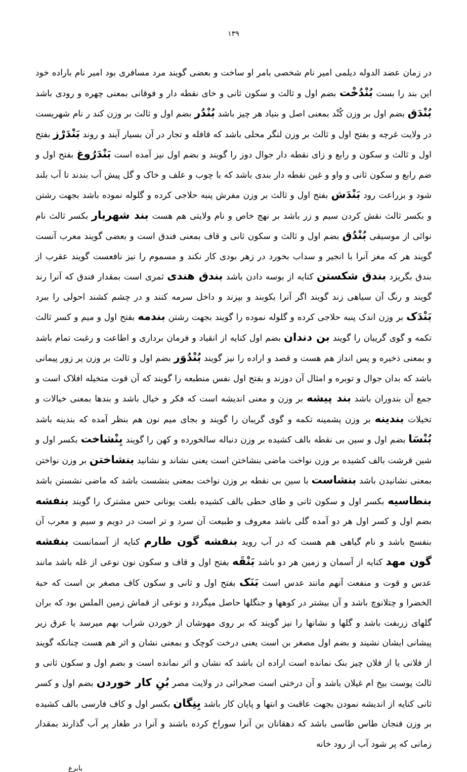۱۳۹
در زمان عضد الدوله دیلمی امیر نام شخصی بامر او ساخت و بعضی گویند مرد مسافری بود امیر نام باراده خود این بند را بست بُنْدُخْت بضم اول و ثالث و سکون ثانی و خای نقطه دار و فوقانی بمعنی چهره و رودی باشد بُنْدَق بضم اول بر وزن کُنْد بمعنی اصل و بنیاد هر چیز باشد بُنْدُر بضم اول و ثالث بر وزن کند ر نام شهریست در ولایت غرچه و بفتح اول و ثالث بر وزن لنگر محلی باشد که قافله و تجار در آن بسیار آیند و روند بَنْدَرْز بفتح اول و ثالث و سکون و رابع و زای نقطه دار جوال دوز را گویند و بضم اول نیز آمده است بَنْدَرُوغ بفتح اول و ضم رابع و سکون ثانی و واو و غین نقطه دار بندی باشد که با چوب و علف و خاک و گل پیش آب بندند تا آب بلند شود و بزراعت رود بَنْدَش بفتح اول و ثالث بر وزن مفرش پنبه حلاجی کرده و گلوله نموده باشد بجهت رشتن و بکسر ثالث نقش کردن سیم و زر باشد بر نهج خاص و نام ولایتی هم هست بند شهریار بکسر ثالث نام نوائی از موسیقی بُنْدُق بضم اول و ثالث و سکون ثانی و قاف بمعنی فندق است و بعضی گویند معرب آنست گویند هر که مغز آنرا با انجیر و سداب بخورد در زهر بودی کار نکند و مسموم را نیز نافعست گویند عقرب از بندق بگریزد بندق شکستن کنایه از بوسه دادن باشد بندق هندی ثمری است بمقدار فندق که آنرا رند گویند و رنگ آن سیاهی زند گویند اگر آنرا بکوبند و بپزند و داخل سرمه کنند و در چشم کشند احولی را ببرد بَنْدَک بر وزن اندک پنبه حلاجی کرده و گلوله نموده را گویند بجهت رشتن بندمه بفتح اول و میم و کسر ثالث تکمه و گوی گریبان را گویند بن دندان بضم اول کنایه از انقیاد و فرمان برداری و اطاعت و رغبت تمام باشد و بمعنی ذخیره و پس انداز هم هست و قصد و اراده را نیز گویند بُنْدُوَر بضم اول و ثالث بر وزن پر زور پیمانی باشد که بدان جوال و توبره و امثال آن دوزند و بفتح اول نفس منطبعه را گویند که آن قوت متخیله افلاک است و جمع آن بندوران باشد بند پیشه بر وزن و معنی اندیشه است که فکر و خیال باشد و بندها بمعنی خیالات و تخیلات بندینه بر وزن پشمینه تکمه و گوی گریبان را گویند و بجای میم نون هم بنظر آمده که بندینه باشد بُنْسَا بضم اول و سین بی نقطه بالف کشیده بر وزن دنباله سالخورده و کهن را گویند بِنْشاخت بکسر اول و شین قرشت بالف کشیده بر وزن نواخت ماضی بنشاختن است یعنی نشاند و نشانید بنشاختن بر وزن نواختن بمعنی نشانیدن باشد بنشاست با سین بی نقطه بر وزن نواخت بمعنی بنشست باشد که ماضی نشستن باشد بنطاسیه بکسر اول و سکون ثانی و طای حطی بالف کشیده بلغت یونانی حس مشترک را گویند بنفشه بضم اول و کسر اول هر دو آمده گلی باشد معروف و طبیعت آن سرد و تر است در دویم و سیم و معرب آن بنفسج باشد و نام گیاهی هم هست که در آب روید بنفشه گون طارم کنایه از آسمانست بنفشه گون مهد کنایه از آسمان و زمین هر دو باشد بَنْقَه بفتح اول و قاف و سکون نون نوعی از غله باشد مانند عدس و قوت و منفعت آنهم مانند عدس است بَنَک بفتح اول و ثانی و سکون کاف مصغر بن است که حبة الخضرا و چتلانوچ باشد و آن بیشتر در کوهها و جنگلها حاصل میگردد و نوعی از قماش زمین الملس بود که بران گلهای زربفت باشد و گلها و نشانها را نیز گویند که بر روی مهوشان از خوردن شراب بهم میرسد یا عرق زیر پیشانی ایشان نشیند و بضم اول مصغر بن است یعنی درخت کوچک و بمعنی نشان و اثر هم هست چنانکه گویند از فلانی یا از فلان چیز بنک نمانده است اراده ان باشد که نشان و اثر نمانده است و بضم اول و سکون ثانی و ثالث پوست بیخ ام غیلان باشد و آن درختی است صحرائی در ولایت مصر بُنِ کار خوردن بضم اول و کسر ثانی کنایه از اندیشه نمودن بجهت عاقبت و انتها و پایان کار باشد بِنِگان بکسر اول و کاف فارسی بالف کشیده بر وزن فنجان طاس طاسی باشد که دهقانان بن آنرا سوراخ کرده باشند و آنرا در طغار پر آب گذارند بمقدار زمانی که پر شود آب از رود خانه
بابرع